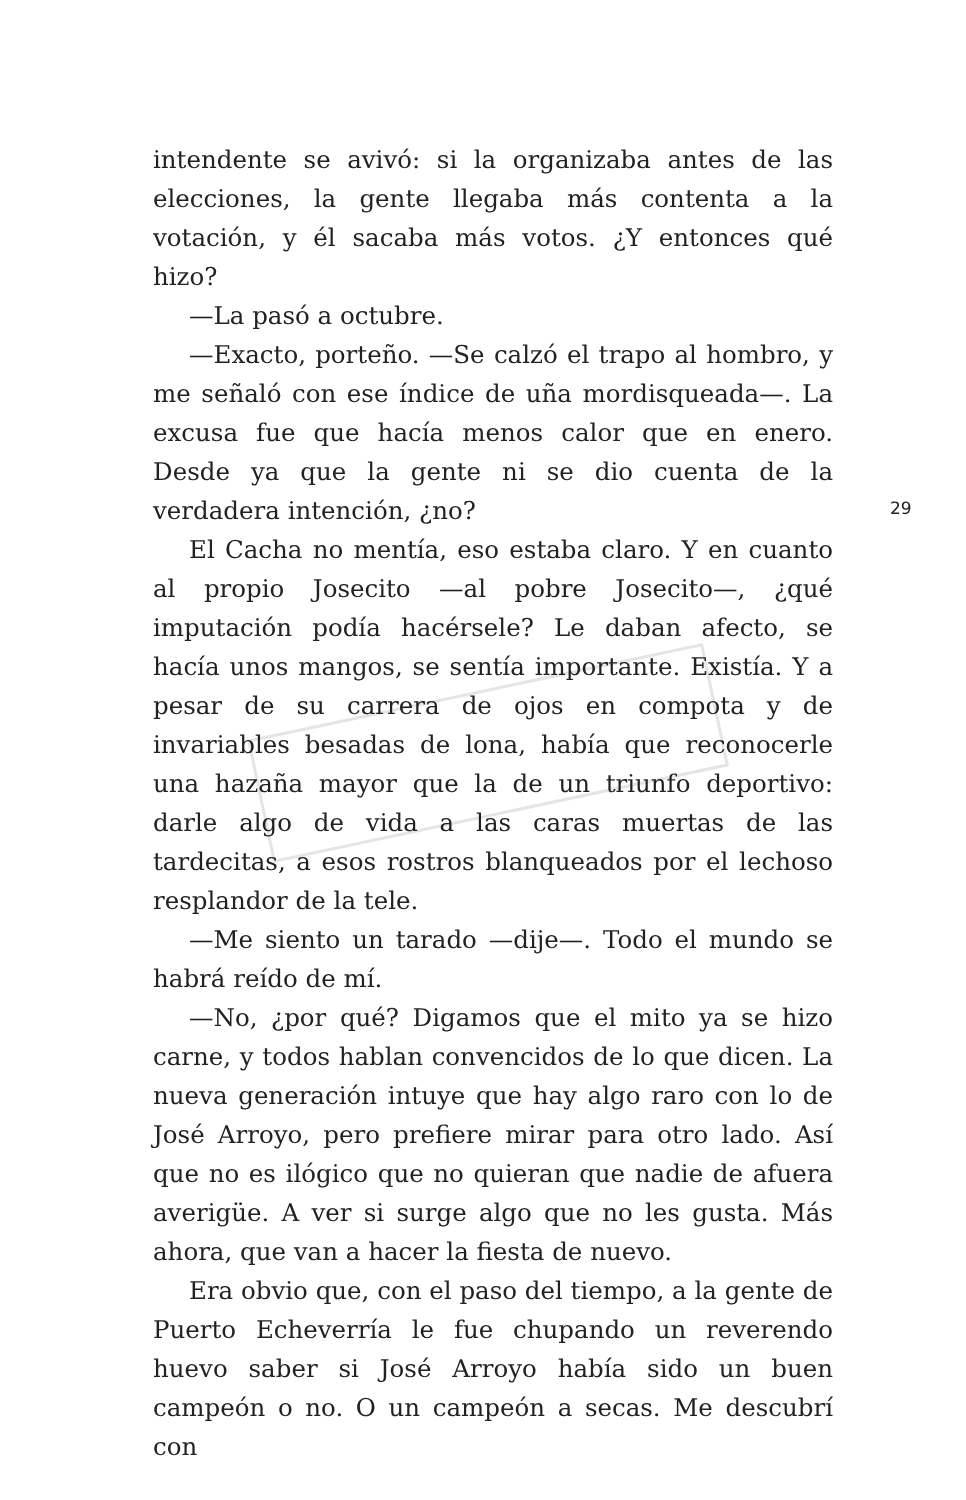intendente se avivó: si la organizaba antes de las elecciones, la gente llegaba más contenta a la votación, y él sacaba más votos. ¿Y entonces qué hizo?
—La pasó a octubre.
—Exacto, porteño. —Se calzó el trapo al hombro, y me señaló con ese índice de uña mordisqueada—. La excusa fue que hacía menos calor que en enero. Desde ya que la gente ni se dio cuenta de la verdadera intención, ¿no?
El Cacha no mentía, eso estaba claro. Y en cuanto al propio Josecito —al pobre Josecito—, ¿qué imputación podía hacérsele? Le daban afecto, se hacía unos mangos, se sentía importante. Existía. Y a pesar de su carrera de ojos en compota y de invariables besadas de lona, había que reconocerle una hazaña mayor que la de un triunfo deportivo: darle algo de vida a las caras muertas de las tardecitas, a esos rostros blanqueados por el lechoso resplandor de la tele.
—Me siento un tarado —dije—. Todo el mundo se habrá reído de mí.
—No, ¿por qué? Digamos que el mito ya se hizo carne, y todos hablan convencidos de lo que dicen. La nueva generación intuye que hay algo raro con lo de José Arroyo, pero prefiere mirar para otro lado. Así que no es ilógico que no quieran que nadie de afuera averigüe. A ver si surge algo que no les gusta. Más ahora, que van a hacer la fiesta de nuevo.
Era obvio que, con el paso del tiempo, a la gente de Puerto Echeverría le fue chupando un reverendo huevo saber si José Arroyo había sido un buen campeón o no. O un campeón a secas. Me descubrí con
29